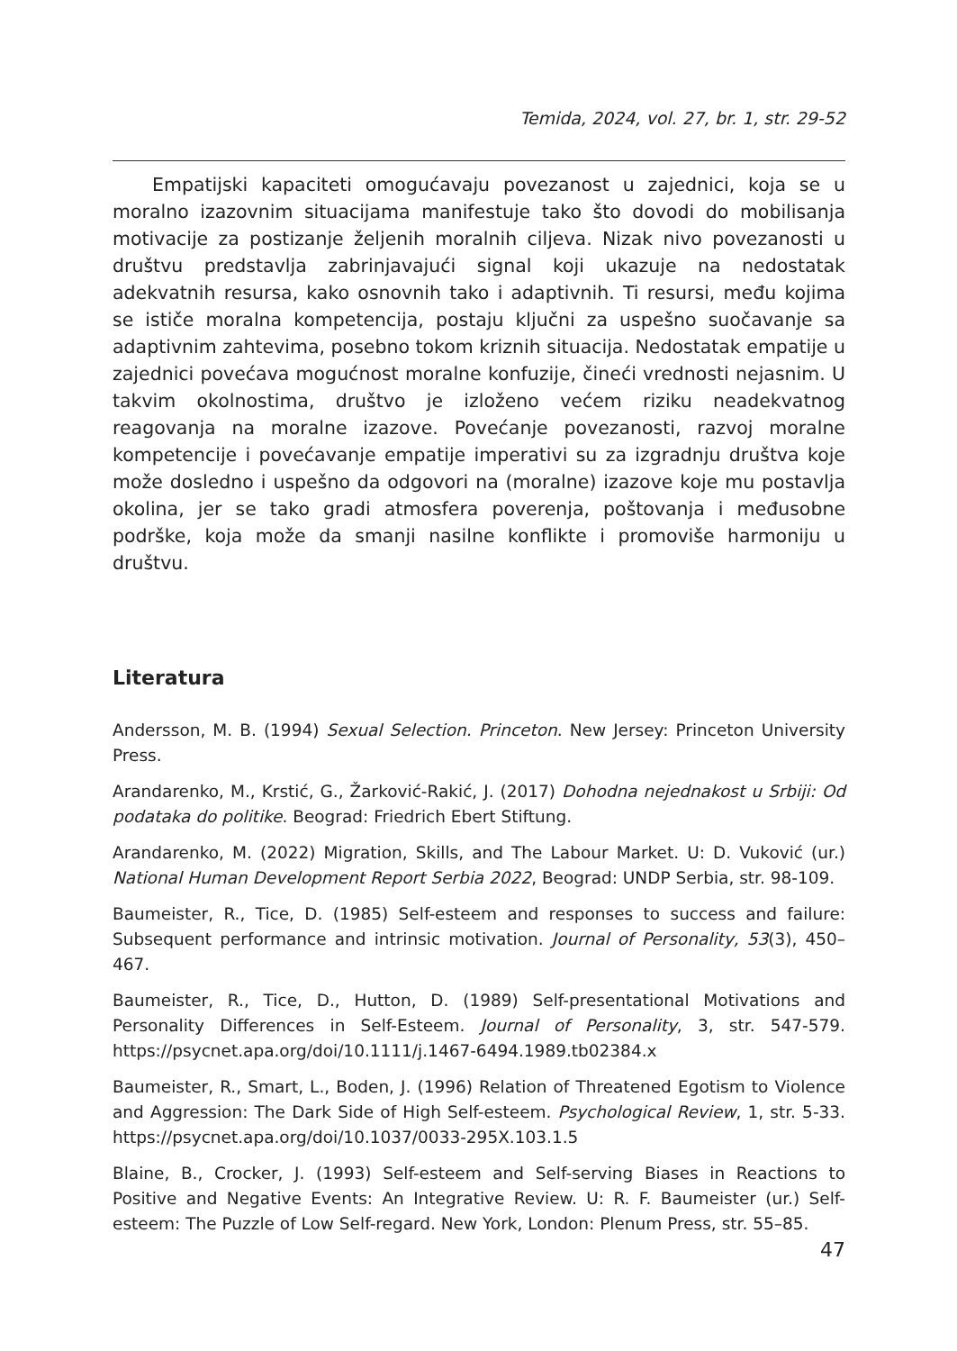Temida, 2024, vol. 27, br. 1, str. 29-52
Empatijski kapaciteti omogućavaju povezanost u zajednici, koja se u moralno izazovnim situacijama manifestuje tako što dovodi do mobilisanja motivacije za postizanje željenih moralnih ciljeva. Nizak nivo povezanosti u društvu predstavlja zabrinjavajući signal koji ukazuje na nedostatak adekvatnih resursa, kako osnovnih tako i adaptivnih. Ti resursi, među kojima se ističe moralna kompetencija, postaju ključni za uspešno suočavanje sa adaptivnim zahtevima, posebno tokom kriznih situacija. Nedostatak empatije u zajednici povećava mogućnost moralne konfuzije, čineći vrednosti nejasnim. U takvim okolnostima, društvo je izloženo većem riziku neadekvatnog reagovanja na moralne izazove. Povećanje povezanosti, razvoj moralne kompetencije i povećavanje empatije imperativi su za izgradnju društva koje može dosledno i uspešno da odgovori na (moralne) izazove koje mu postavlja okolina, jer se tako gradi atmosfera poverenja, poštovanja i međusobne podrške, koja može da smanji nasilne konflikte i promoviše harmoniju u društvu.
Literatura
Andersson, M. B. (1994) Sexual Selection. Princeton. New Jersey: Princeton University Press.
Arandarenko, M., Krstić, G., Žarković-Rakić, J. (2017) Dohodna nejednakost u Srbiji: Od podataka do politike. Beograd: Friedrich Ebert Stiftung.
Arandarenko, M. (2022) Migration, Skills, and The Labour Market. U: D. Vuković (ur.) National Human Development Report Serbia 2022, Beograd: UNDP Serbia, str. 98-109.
Baumeister, R., Tice, D. (1985) Self-esteem and responses to success and failure: Subsequent performance and intrinsic motivation. Journal of Personality, 53(3), 450–467.
Baumeister, R., Tice, D., Hutton, D. (1989) Self-presentational Motivations and Personality Differences in Self-Esteem. Journal of Personality, 3, str. 547-579. https://psycnet.apa.org/doi/10.1111/j.1467-6494.1989.tb02384.x
Baumeister, R., Smart, L., Boden, J. (1996) Relation of Threatened Egotism to Violence and Aggression: The Dark Side of High Self-esteem. Psychological Review, 1, str. 5-33. https://psycnet.apa.org/doi/10.1037/0033-295X.103.1.5
Blaine, B., Crocker, J. (1993) Self-esteem and Self-serving Biases in Reactions to Positive and Negative Events: An Integrative Review. U: R. F. Baumeister (ur.) Self-esteem: The Puzzle of Low Self-regard. New York, London: Plenum Press, str. 55–85.
47